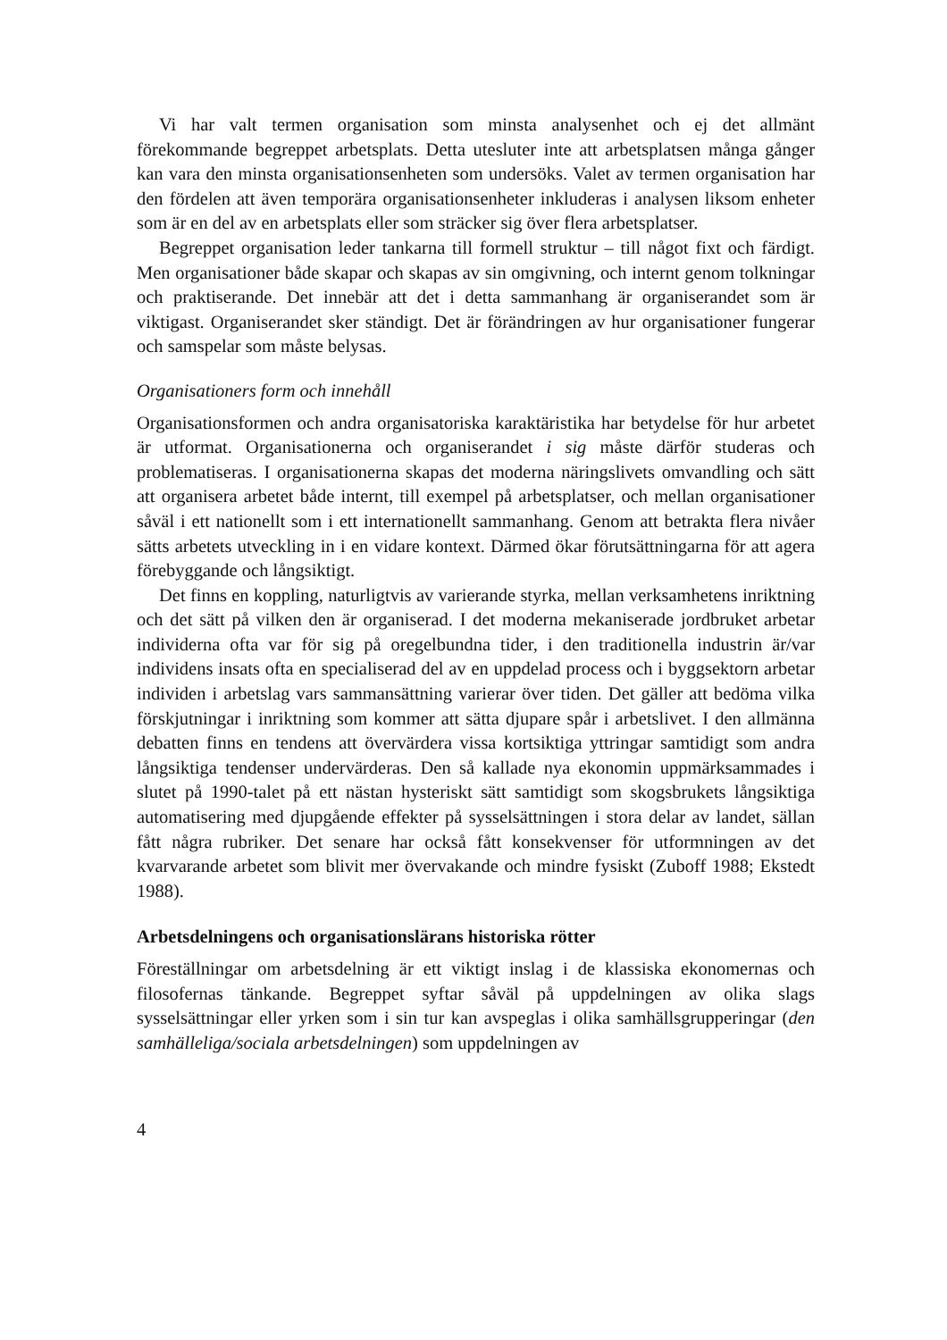Vi har valt termen organisation som minsta analysenhet och ej det allmänt förekommande begreppet arbetsplats. Detta utesluter inte att arbetsplatsen många gånger kan vara den minsta organisationsenheten som undersöks. Valet av termen organisation har den fördelen att även temporära organisationsenheter inkluderas i analysen liksom enheter som är en del av en arbetsplats eller som sträcker sig över flera arbetsplatser.
Begreppet organisation leder tankarna till formell struktur – till något fixt och färdigt. Men organisationer både skapar och skapas av sin omgivning, och internt genom tolkningar och praktiserande. Det innebär att det i detta sammanhang är organiserandet som är viktigast. Organiserandet sker ständigt. Det är förändringen av hur organisationer fungerar och samspelar som måste belysas.
Organisationers form och innehåll
Organisationsformen och andra organisatoriska karaktäristika har betydelse för hur arbetet är utformat. Organisationerna och organiserandet i sig måste därför studeras och problematiseras. I organisationerna skapas det moderna näringslivets omvandling och sätt att organisera arbetet både internt, till exempel på arbetsplatser, och mellan organisationer såväl i ett nationellt som i ett internationellt sammanhang. Genom att betrakta flera nivåer sätts arbetets utveckling in i en vidare kontext. Därmed ökar förutsättningarna för att agera förebyggande och långsiktigt.
Det finns en koppling, naturligtvis av varierande styrka, mellan verksamhetens inriktning och det sätt på vilken den är organiserad. I det moderna mekaniserade jordbruket arbetar individerna ofta var för sig på oregelbundna tider, i den traditionella industrin är/var individens insats ofta en specialiserad del av en uppdelad process och i byggsektorn arbetar individen i arbetslag vars sammansättning varierar över tiden. Det gäller att bedöma vilka förskjutningar i inriktning som kommer att sätta djupare spår i arbetslivet. I den allmänna debatten finns en tendens att övervärdera vissa kortsiktiga yttringar samtidigt som andra långsiktiga tendenser undervärderas. Den så kallade nya ekonomin uppmärksammades i slutet på 1990-talet på ett nästan hysteriskt sätt samtidigt som skogsbrukets långsiktiga automatisering med djupgående effekter på sysselsättningen i stora delar av landet, sällan fått några rubriker. Det senare har också fått konsekvenser för utformningen av det kvarvarande arbetet som blivit mer övervakande och mindre fysiskt (Zuboff 1988; Ekstedt 1988).
Arbetsdelningens och organisationslärans historiska rötter
Föreställningar om arbetsdelning är ett viktigt inslag i de klassiska ekonomernas och filosofernas tänkande. Begreppet syftar såväl på uppdelningen av olika slags sysselsättningar eller yrken som i sin tur kan avspeglas i olika samhällsgrupperingar (den samhälleliga/sociala arbetsdelningen) som uppdelningen av
4